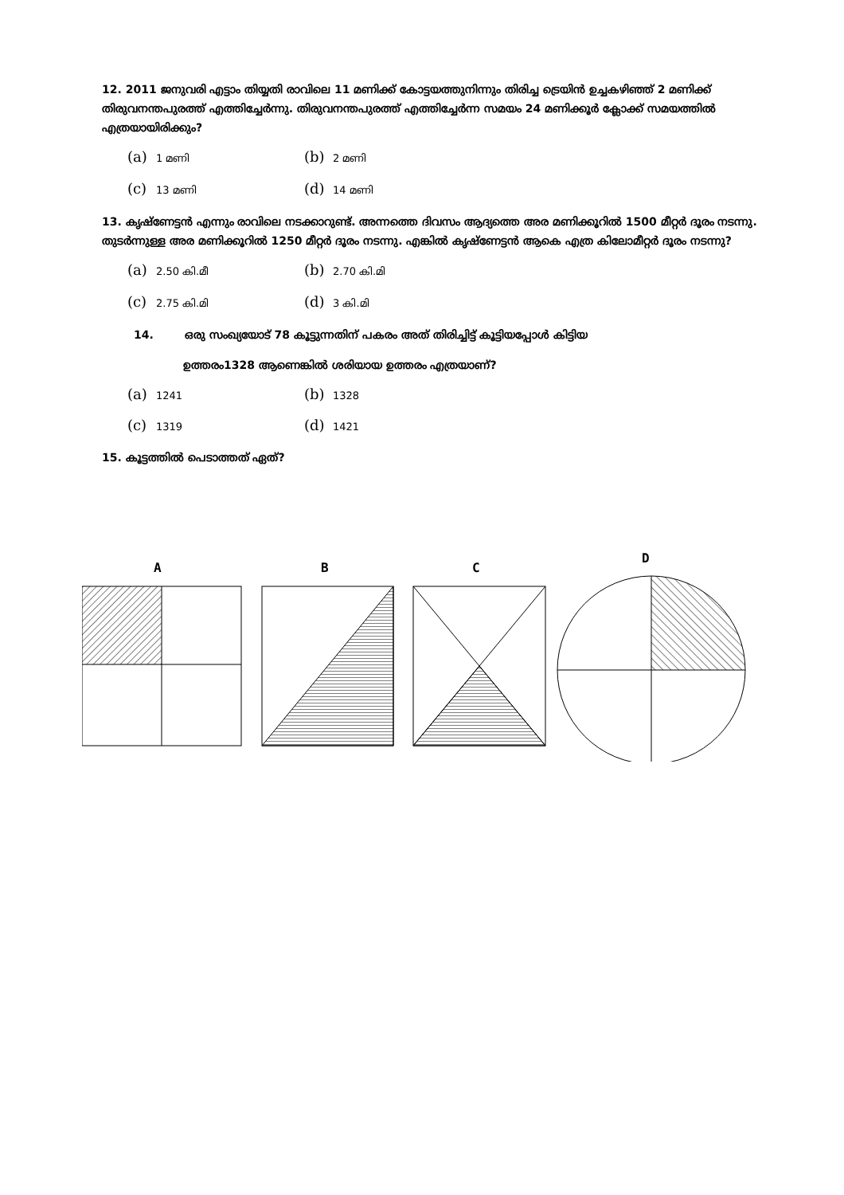12. 2011 ജനുവരി എട്ടാം തിയ്യതി രാവിലെ 11 മണിക്ക് കോട്ടയത്തുനിന്നും തിരിച്ച ട്രെയിൻ ഉച്ചകഴിഞ്ഞ് 2 മണിക്ക് തിരുവനന്തപുരത്ത് എത്തിച്ചേർന്നു. തിരുവനന്തപുരത്ത് എത്തിച്ചേർന്ന സമയം 24 മണിക്കൂർ ക്ലോക്ക് സമയത്തിൽ എത്രയായിരിക്കും?
(a) 1 മണി (b) 2 മണി (c) 13 മണി (d) 14 മണി
13. കൃഷ്ണേട്ടൻ എന്നും രാവിലെ നടക്കാറുണ്ട്. അന്നത്തെ ദിവസം ആദ്യത്തെ അര മണിക്കൂറിൽ 1500 മീറ്റർ ദൂരം നടന്നു. തുടർന്നുള്ള അര മണിക്കൂറിൽ 1250 മീറ്റർ ദൂരം നടന്നു. എങ്കിൽ കൃഷ്ണേട്ടൻ ആകെ എത്ര കിലോമീറ്റർ ദൂരം നടന്നു?
(a) 2.50 കി.മീ (b) 2.70 കി.മി (c) 2.75 കി.മി (d) 3 കി.മി
14. ഒരു സംഖ്യയോട് 78 കൂട്ടുന്നതിന് പകരം അത് തിരിച്ചിട്ട് കൂട്ടിയപ്പോൾ കിട്ടിയ
ഉത്തരം1328 ആണെങ്കിൽ ശരിയായ ഉത്തരം എത്രയാണ്?
(a) 1241 (b) 1328 (c) 1319 (d) 1421
15. കൂട്ടത്തിൽ പെടാത്തത് ഏത്?
A
B
C
D